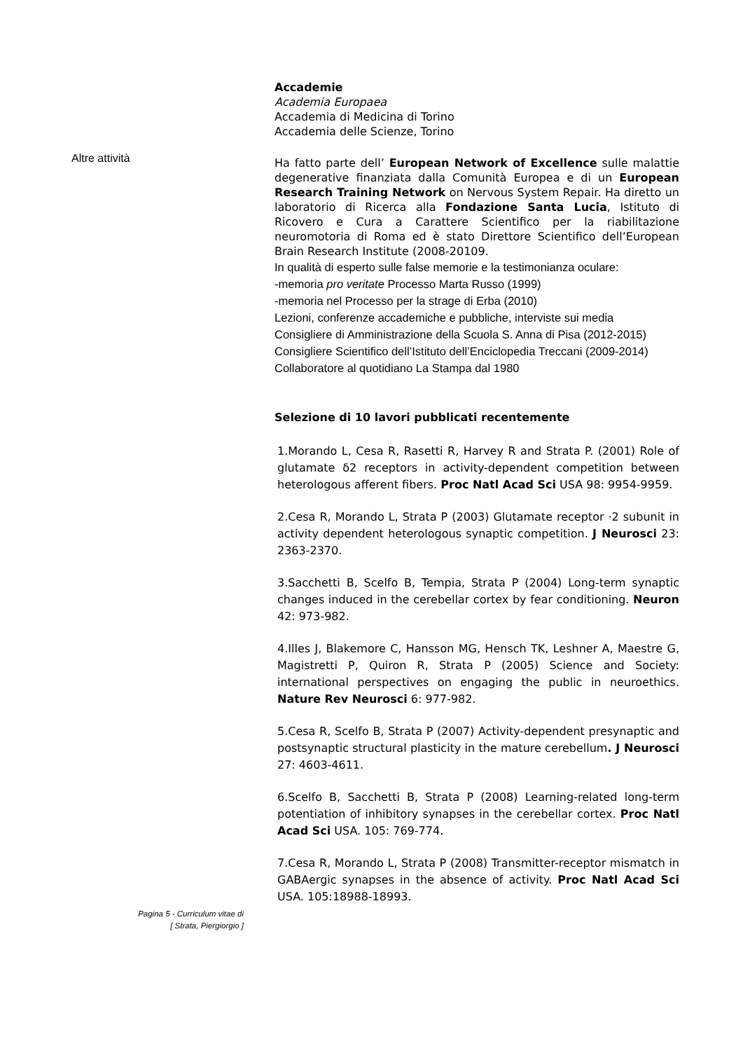Altre attività
Accademie
Academia Europaea
Accademia di Medicina di Torino
Accademia delle Scienze, Torino
Ha fatto parte dell’ European Network of Excellence sulle malattie degenerative finanziata dalla Comunità Europea e di un European Research Training Network on Nervous System Repair. Ha diretto un laboratorio di Ricerca alla Fondazione Santa Lucia, Istituto di Ricovero e Cura a Carattere Scientifico per la riabilitazione neuromotoria di Roma ed è stato Direttore Scientifico dell’European Brain Research Institute (2008-20109.
In qualità di esperto sulle false memorie e la testimonianza oculare:
-memoria pro veritate Processo Marta Russo (1999)
-memoria nel Processo per la strage di Erba (2010)
Lezioni, conferenze accademiche e pubbliche, interviste sui media
Consigliere di Amministrazione della Scuola S. Anna di Pisa (2012-2015)
Consigliere Scientifico dell’Istituto dell’Enciclopedia Treccani (2009-2014)
Collaboratore al quotidiano La Stampa dal 1980
Selezione di 10 lavori pubblicati recentemente
1.Morando L, Cesa R, Rasetti R, Harvey R and Strata P. (2001) Role of glutamate δ2 receptors in activity-dependent competition between heterologous afferent fibers. Proc Natl Acad Sci USA 98: 9954-9959.
2.Cesa R, Morando L, Strata P (2003) Glutamate receptor ·2 subunit in activity dependent heterologous synaptic competition. J Neurosci 23: 2363-2370.
3.Sacchetti B, Scelfo B, Tempia, Strata P (2004) Long-term synaptic changes induced in the cerebellar cortex by fear conditioning. Neuron 42: 973-982.
4.Illes J, Blakemore C, Hansson MG, Hensch TK, Leshner A, Maestre G, Magistretti P, Quiron R, Strata P (2005) Science and Society: international perspectives on engaging the public in neuroethics. Nature Rev Neurosci 6: 977-982.
5.Cesa R, Scelfo B, Strata P (2007) Activity-dependent presynaptic and postsynaptic structural plasticity in the mature cerebellum. J Neurosci 27: 4603-4611.
6.Scelfo B, Sacchetti B, Strata P (2008) Learning-related long-term potentiation of inhibitory synapses in the cerebellar cortex. Proc Natl Acad Sci USA. 105: 769-774.
7.Cesa R, Morando L, Strata P (2008) Transmitter-receptor mismatch in GABAergic synapses in the absence of activity. Proc Natl Acad Sci USA. 105:18988-18993.
Pagina 5 - Curriculum vitae di
[ Strata, Piergiorgio ]